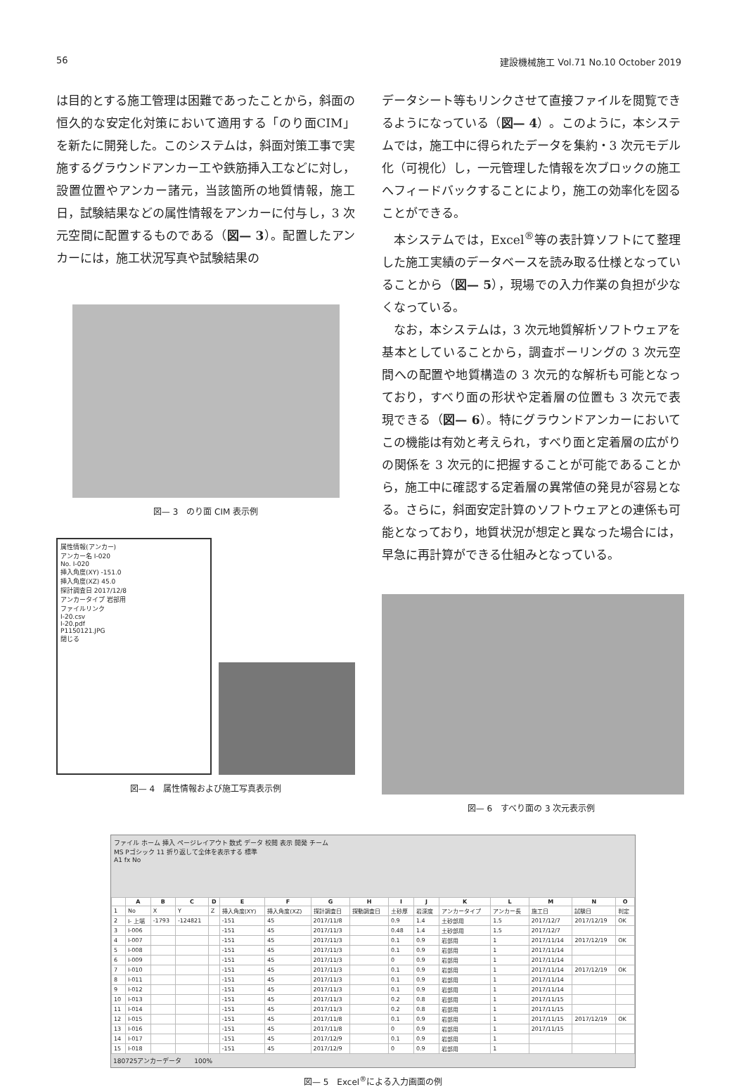56 建設機械施工 Vol.71 No.10 October 2019
は目的とする施工管理は困難であったことから，斜面の恒久的な安定化対策において適用する「のり面CIM」を新たに開発した。このシステムは，斜面対策工事で実施するグラウンドアンカー工や鉄筋挿入工などに対し，設置位置やアンカー諸元，当該箇所の地質情報，施工日，試験結果などの属性情報をアンカーに付与し，3 次元空間に配置するものである（図— 3）。配置したアンカーには，施工状況写真や試験結果の
図— 3　のり面 CIM 表示例
属性情報(アンカー)
アンカー名 I-020
No. I-020
挿入角度(XY) -151.0
挿入角度(XZ) 45.0
探計調査日 2017/12/8
アンカータイプ 岩部用
ファイルリンク
I-20.csv
I-20.pdf
P1150121.JPG
閉じる
図— 4　属性情報および施工写真表示例
データシート等もリンクさせて直接ファイルを閲覧できるようになっている（図— 4）。このように，本システムでは，施工中に得られたデータを集約・3 次元モデル化（可視化）し，一元管理した情報を次ブロックの施工へフィードバックすることにより，施工の効率化を図ることができる。
　本システムでは，Excel<sup>®</sup>等の表計算ソフトにて整理した施工実績のデータベースを読み取る仕様となっていることから（図— 5），現場での入力作業の負担が少なくなっている。
　なお，本システムは，3 次元地質解析ソフトウェアを基本としていることから，調査ボーリングの 3 次元空間への配置や地質構造の 3 次元的な解析も可能となっており，すべり面の形状や定着層の位置も 3 次元で表現できる（図— 6）。特にグラウンドアンカーにおいてこの機能は有効と考えられ，すべり面と定着層の広がりの関係を 3 次元的に把握することが可能であることから，施工中に確認する定着層の異常値の発見が容易となる。さらに，斜面安定計算のソフトウェアとの連係も可能となっており，地質状況が想定と異なった場合には，早急に再計算ができる仕組みとなっている。
図— 6　すべり面の 3 次元表示例
ファイル ホーム 挿入 ページレイアウト 数式 データ 校閲 表示 開発 チーム
MS Pゴシック 11 折り返して全体を表示する 標準
A1 fx No
| | A | B | C | D | E | F | G | H | I | J | K | L | M | N | O |
| --- | --- | --- | --- | --- | --- | --- | --- | --- | --- | --- | --- | --- | --- | --- | --- |
| 1 | No | X | Y | Z | 挿入角度(XY) | 挿入角度(XZ) | 探計調査日 | 探動調査日 | 土砂厚 | 岩深度 | アンカータイプ | アンカー長 | 施工日 | 試験日 | 判定 |
| 2 | I- 上端 | -1793 | -124821 | | -151 | 45 | 2017/11/8 | | 0.9 | 1.4 | 土砂部用 | 1.5 | 2017/12/7 | 2017/12/19 | OK |
| 3 | I-006 | | | | -151 | 45 | 2017/11/3 | | 0.48 | 1.4 | 土砂部用 | 1.5 | 2017/12/7 | | |
| 4 | I-007 | | | | -151 | 45 | 2017/11/3 | | 0.1 | 0.9 | 岩部用 | 1 | 2017/11/14 | 2017/12/19 | OK |
| 5 | I-008 | | | | -151 | 45 | 2017/11/3 | | 0.1 | 0.9 | 岩部用 | 1 | 2017/11/14 | | |
| 6 | I-009 | | | | -151 | 45 | 2017/11/3 | | 0 | 0.9 | 岩部用 | 1 | 2017/11/14 | | |
| 7 | I-010 | | | | -151 | 45 | 2017/11/3 | | 0.1 | 0.9 | 岩部用 | 1 | 2017/11/14 | 2017/12/19 | OK |
| 8 | I-011 | | | | -151 | 45 | 2017/11/3 | | 0.1 | 0.9 | 岩部用 | 1 | 2017/11/14 | | |
| 9 | I-012 | | | | -151 | 45 | 2017/11/3 | | 0.1 | 0.9 | 岩部用 | 1 | 2017/11/14 | | |
| 10 | I-013 | | | | -151 | 45 | 2017/11/3 | | 0.2 | 0.8 | 岩部用 | 1 | 2017/11/15 | | |
| 11 | I-014 | | | | -151 | 45 | 2017/11/3 | | 0.2 | 0.8 | 岩部用 | 1 | 2017/11/15 | | |
| 12 | I-015 | | | | -151 | 45 | 2017/11/8 | | 0.1 | 0.9 | 岩部用 | 1 | 2017/11/15 | 2017/12/19 | OK |
| 13 | I-016 | | | | -151 | 45 | 2017/11/8 | | 0 | 0.9 | 岩部用 | 1 | 2017/11/15 | | |
| 14 | I-017 | | | | -151 | 45 | 2017/12/9 | | 0.1 | 0.9 | 岩部用 | 1 | | | |
| 15 | I-018 | | | | -151 | 45 | 2017/12/9 | | 0 | 0.9 | 岩部用 | 1 | | | |
180725アンカーデータ　　100%
図— 5　Excel<sup>®</sup>による入力画面の例